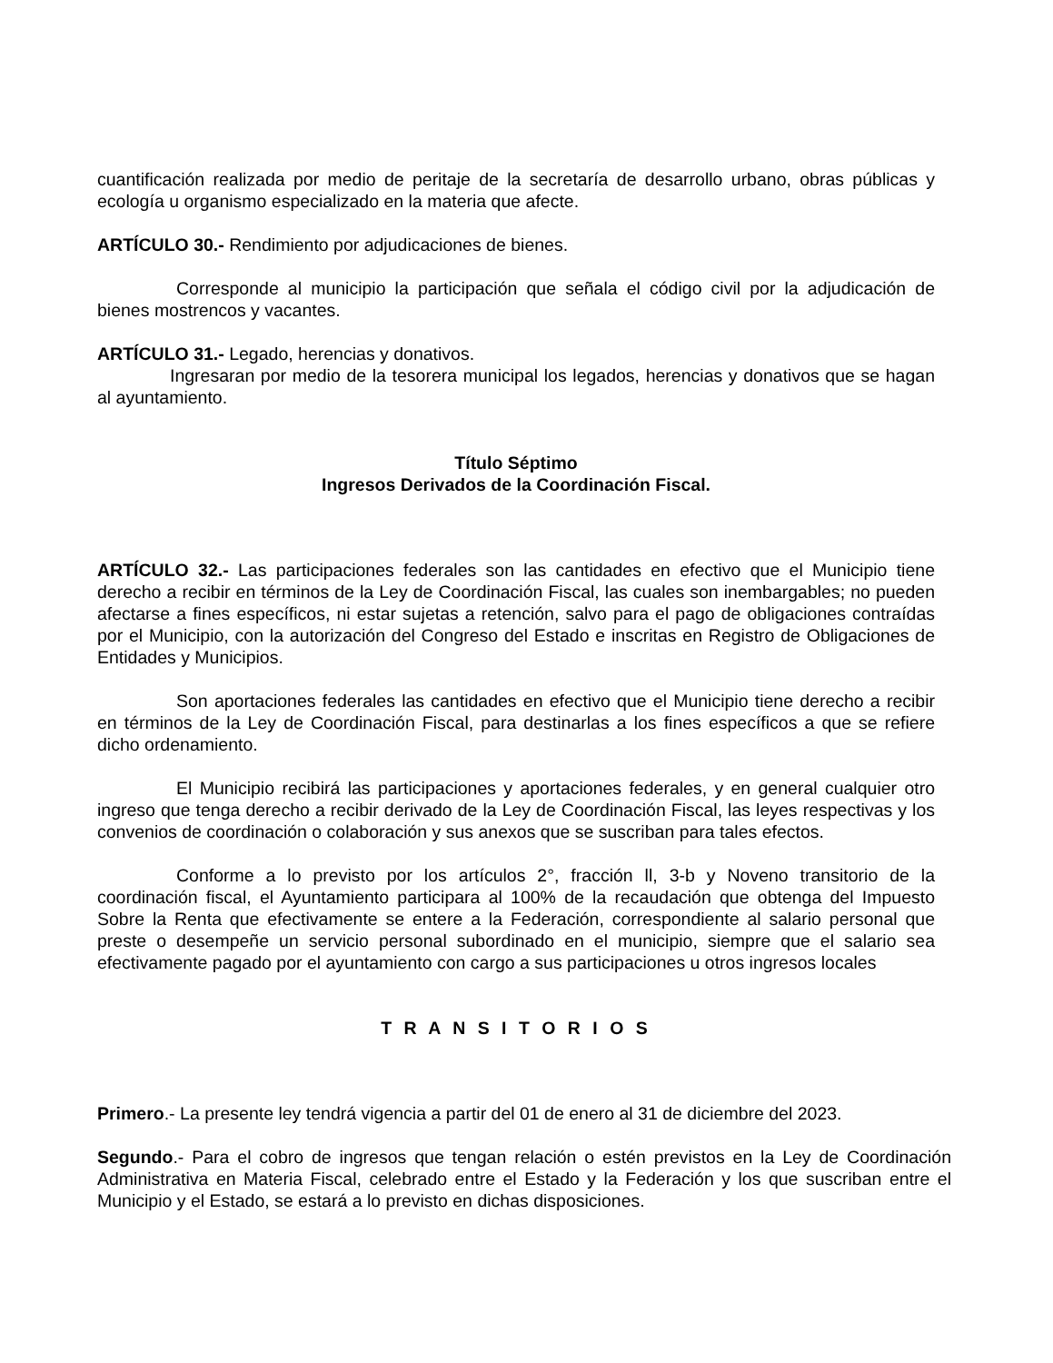cuantificación realizada por medio de peritaje de la secretaría de desarrollo urbano, obras públicas y ecología u organismo especializado en la materia que afecte.
ARTÍCULO 30.- Rendimiento por adjudicaciones de bienes.
Corresponde al municipio la participación que señala el código civil por la adjudicación de bienes mostrencos y vacantes.
ARTÍCULO 31.- Legado, herencias y donativos.
Ingresaran por medio de la tesorera municipal los legados, herencias y donativos que se hagan al ayuntamiento.
Título Séptimo
Ingresos Derivados de la Coordinación Fiscal.
ARTÍCULO 32.- Las participaciones federales son las cantidades en efectivo que el Municipio tiene derecho a recibir en términos de la Ley de Coordinación Fiscal, las cuales son inembargables; no pueden afectarse a fines específicos, ni estar sujetas a retención, salvo para el pago de obligaciones contraídas por el Municipio, con la autorización del Congreso del Estado e inscritas en Registro de Obligaciones de Entidades y Municipios.
Son aportaciones federales las cantidades en efectivo que el Municipio tiene derecho a recibir en términos de la Ley de Coordinación Fiscal, para destinarlas a los fines específicos a que se refiere dicho ordenamiento.
El Municipio recibirá las participaciones y aportaciones federales, y en general cualquier otro ingreso que tenga derecho a recibir derivado de la Ley de Coordinación Fiscal, las leyes respectivas y los convenios de coordinación o colaboración y sus anexos que se suscriban para tales efectos.
Conforme a lo previsto por los artículos 2°, fracción ll, 3-b y Noveno transitorio de la coordinación fiscal, el Ayuntamiento participara al 100% de la recaudación que obtenga del Impuesto Sobre la Renta que efectivamente se entere a la Federación, correspondiente al salario personal que preste o desempeñe un servicio personal subordinado en el municipio, siempre que el salario sea efectivamente pagado por el ayuntamiento con cargo a sus participaciones u otros ingresos locales
T R A N S I T O R I O S
Primero.- La presente ley tendrá vigencia a partir del 01 de enero al 31 de diciembre del 2023.
Segundo.- Para el cobro de ingresos que tengan relación o estén previstos en la Ley de Coordinación Administrativa en Materia Fiscal, celebrado entre el Estado y la Federación y los que suscriban entre el Municipio y el Estado, se estará a lo previsto en dichas disposiciones.